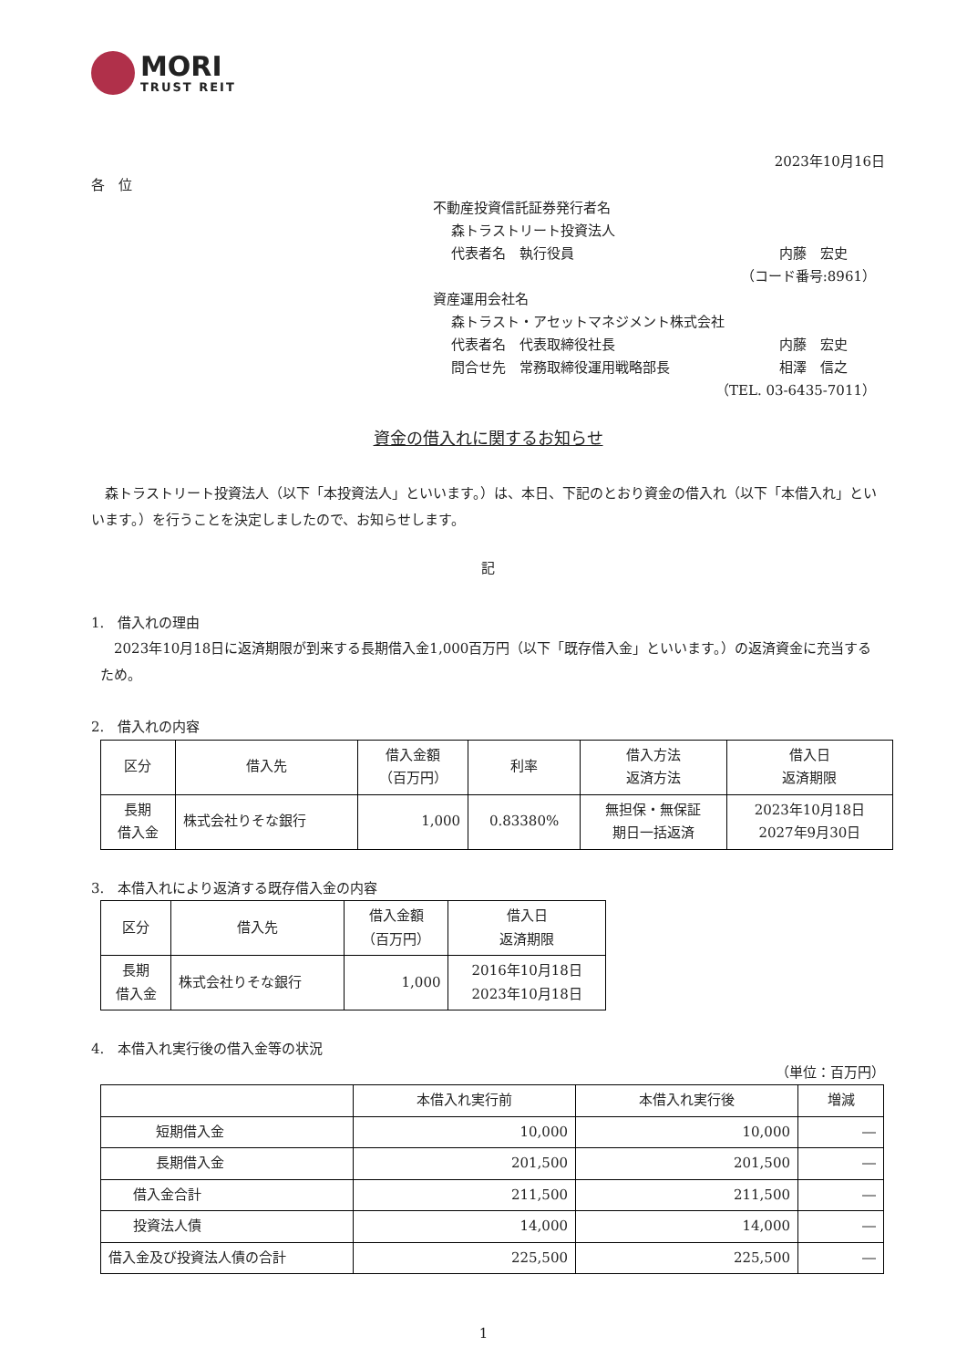MORI
TRUST REIT
2023年10月16日
各　位
不動産投資信託証券発行者名
森トラストリート投資法人
代表者名　執行役員 内藤　宏史
（コード番号:8961）
資産運用会社名
森トラスト・アセットマネジメント株式会社
代表者名　代表取締役社長 内藤　宏史
問合せ先　常務取締役運用戦略部長 相澤　信之
（TEL. 03-6435-7011）
資金の借入れに関するお知らせ
森トラストリート投資法人（以下「本投資法人」といいます。）は、本日、下記のとおり資金の借入れ（以下「本借入れ」といいます。）を行うことを決定しましたので、お知らせします。
記
1.　借入れの理由
2023年10月18日に返済期限が到来する長期借入金1,000百万円（以下「既存借入金」といいます。）の返済資金に充当するため。
2.　借入れの内容
| 区分 | 借入先 | 借入金額 （百万円） | 利率 | 借入方法 返済方法 | 借入日 返済期限 |
| --- | --- | --- | --- | --- | --- |
| 長期 借入金 | 株式会社りそな銀行 | 1,000 | 0.83380% | 無担保・無保証 期日一括返済 | 2023年10月18日 2027年9月30日 |
3.　本借入れにより返済する既存借入金の内容
| 区分 | 借入先 | 借入金額 （百万円） | 借入日 返済期限 |
| --- | --- | --- | --- |
| 長期 借入金 | 株式会社りそな銀行 | 1,000 | 2016年10月18日 2023年10月18日 |
4.　本借入れ実行後の借入金等の状況
（単位：百万円）
| | 本借入れ実行前 | 本借入れ実行後 | 増減 |
| --- | --- | --- | --- |
| 短期借入金 | 10,000 | 10,000 | ― |
| 長期借入金 | 201,500 | 201,500 | ― |
| 借入金合計 | 211,500 | 211,500 | ― |
| 投資法人債 | 14,000 | 14,000 | ― |
| 借入金及び投資法人債の合計 | 225,500 | 225,500 | ― |
1